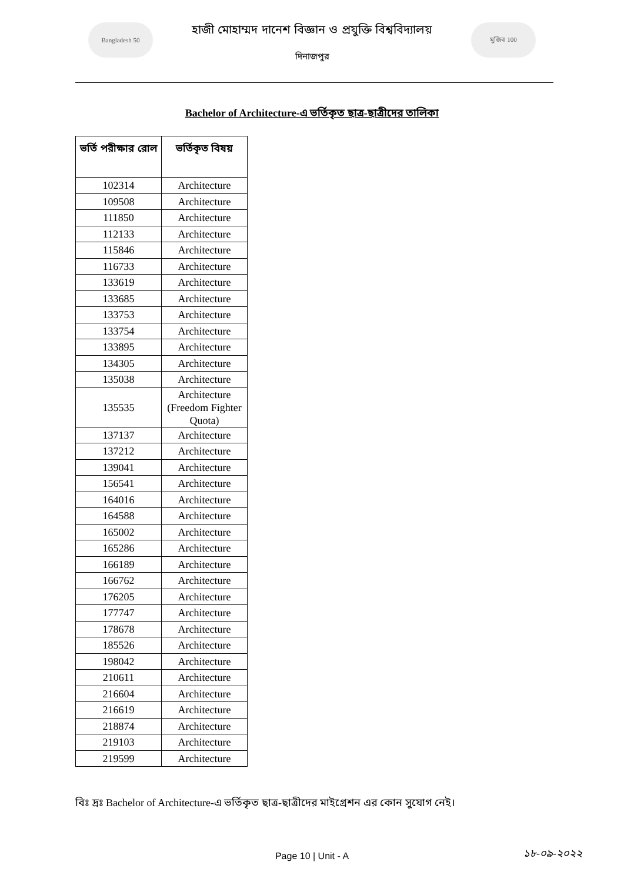Bangladesh 50
হাজী মোহাম্মদ দানেশ বিজ্ঞান ও প্রযুক্তি বিশ্ববিদ্যালয়
দিনাজপুর
মুজিব 100
Bachelor of Architecture-এ ভর্তিকৃত ছাত্র-ছাত্রীদের তালিকা
| ভর্তি পরীক্ষার রোল | ভর্তিকৃত বিষয় |
| --- | --- |
| 102314 | Architecture |
| 109508 | Architecture |
| 111850 | Architecture |
| 112133 | Architecture |
| 115846 | Architecture |
| 116733 | Architecture |
| 133619 | Architecture |
| 133685 | Architecture |
| 133753 | Architecture |
| 133754 | Architecture |
| 133895 | Architecture |
| 134305 | Architecture |
| 135038 | Architecture |
| 135535 | Architecture (Freedom Fighter Quota) |
| 137137 | Architecture |
| 137212 | Architecture |
| 139041 | Architecture |
| 156541 | Architecture |
| 164016 | Architecture |
| 164588 | Architecture |
| 165002 | Architecture |
| 165286 | Architecture |
| 166189 | Architecture |
| 166762 | Architecture |
| 176205 | Architecture |
| 177747 | Architecture |
| 178678 | Architecture |
| 185526 | Architecture |
| 198042 | Architecture |
| 210611 | Architecture |
| 216604 | Architecture |
| 216619 | Architecture |
| 218874 | Architecture |
| 219103 | Architecture |
| 219599 | Architecture |
বিঃ দ্রঃ Bachelor of Architecture-এ ভর্তিকৃত ছাত্র-ছাত্রীদের মাইগ্রেশন এর কোন সুযোগ নেই।
Page 10 | Unit - A ১৮-০৯-২০২২